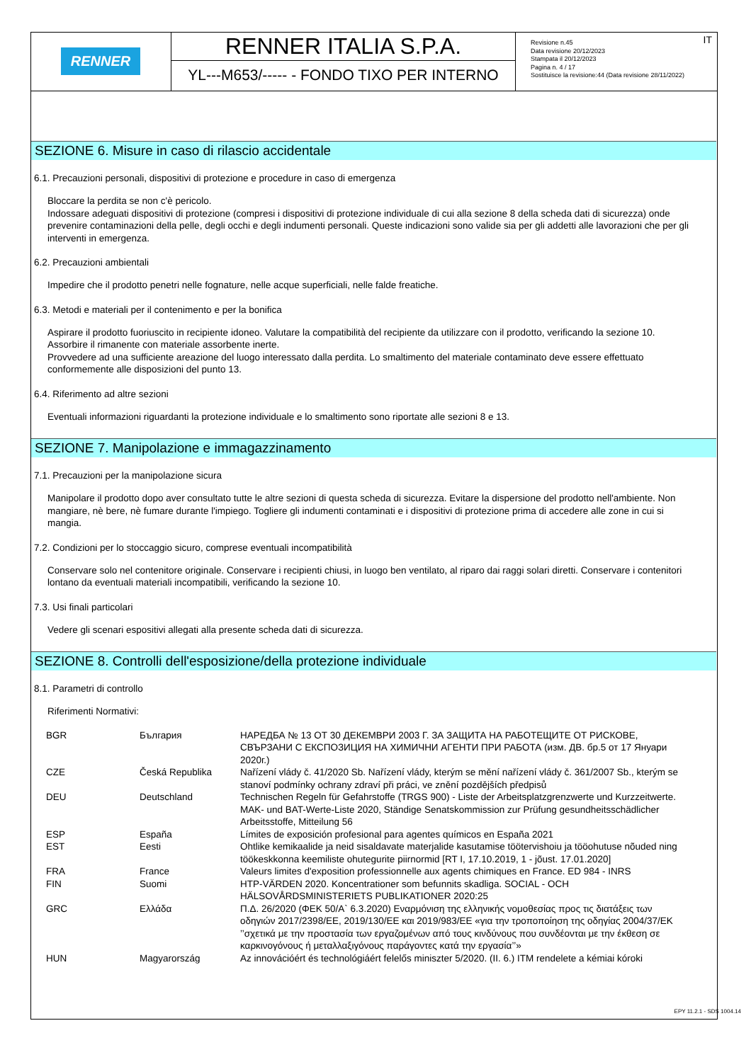RENNER
RENNER ITALIA S.P.A.
YL---M653/----- - FONDO TIXO PER INTERNO
Revisione n.45
Data revisione 20/12/2023
Stampata il 20/12/2023
Pagina n. 4 / 17
Sostituisce la revisione:44 (Data revisione 28/11/2022)
IT
SEZIONE 6. Misure in caso di rilascio accidentale
6.1. Precauzioni personali, dispositivi di protezione e procedure in caso di emergenza
Bloccare la perdita se non c'è pericolo.
Indossare adeguati dispositivi di protezione (compresi i dispositivi di protezione individuale di cui alla sezione 8 della scheda dati di sicurezza) onde prevenire contaminazioni della pelle, degli occhi e degli indumenti personali. Queste indicazioni sono valide sia per gli addetti alle lavorazioni che per gli interventi in emergenza.
6.2. Precauzioni ambientali
Impedire che il prodotto penetri nelle fognature, nelle acque superficiali, nelle falde freatiche.
6.3. Metodi e materiali per il contenimento e per la bonifica
Aspirare il prodotto fuoriuscito in recipiente idoneo. Valutare la compatibilità del recipiente da utilizzare con il prodotto, verificando la sezione 10. Assorbire il rimanente con materiale assorbente inerte.
Provvedere ad una sufficiente areazione del luogo interessato dalla perdita. Lo smaltimento del materiale contaminato deve essere effettuato conformemente alle disposizioni del punto 13.
6.4. Riferimento ad altre sezioni
Eventuali informazioni riguardanti la protezione individuale e lo smaltimento sono riportate alle sezioni 8 e 13.
SEZIONE 7. Manipolazione e immagazzinamento
7.1. Precauzioni per la manipolazione sicura
Manipolare il prodotto dopo aver consultato tutte le altre sezioni di questa scheda di sicurezza. Evitare la dispersione del prodotto nell'ambiente. Non mangiare, nè bere, nè fumare durante l'impiego. Togliere gli indumenti contaminati e i dispositivi di protezione prima di accedere alle zone in cui si mangia.
7.2. Condizioni per lo stoccaggio sicuro, comprese eventuali incompatibilità
Conservare solo nel contenitore originale. Conservare i recipienti chiusi, in luogo ben ventilato, al riparo dai raggi solari diretti. Conservare i contenitori lontano da eventuali materiali incompatibili, verificando la sezione 10.
7.3. Usi finali particolari
Vedere gli scenari espositivi allegati alla presente scheda dati di sicurezza.
SEZIONE 8. Controlli dell'esposizione/della protezione individuale
8.1. Parametri di controllo
Riferimenti Normativi:
| BGR | България | НАРЕДБА № 13 ОТ 30 ДЕКЕМВРИ 2003 Г. ЗА ЗАЩИТА НА РАБОТЕЩИТЕ ОТ РИСКОВЕ, СВЪРЗАНИ С ЕКСПОЗИЦИЯ НА ХИМИЧНИ АГЕНТИ ПРИ РАБОТА (изм. ДВ. бр.5 от 17 Януари 2020г.) |
| CZE | Česká Republika | Nařízení vlády č. 41/2020 Sb. Nařízení vlády, kterým se mění nařízení vlády č. 361/2007 Sb., kterým se stanoví podmínky ochrany zdraví při práci, ve znění pozdějších předpisů |
| DEU | Deutschland | Technischen Regeln für Gefahrstoffe (TRGS 900) - Liste der Arbeitsplatzgrenzwerte und Kurzzeitwerte. MAK- und BAT-Werte-Liste 2020, Ständige Senatskommission zur Prüfung gesundheitsschädlicher Arbeitsstoffe, Mitteilung 56 |
| ESP | España | Límites de exposición profesional para agentes químicos en España 2021 |
| EST | Eesti | Ohtlike kemikaalide ja neid sisaldavate materjalide kasutamise töötervishoiu ja tööohutuse nõuded ning töökeskkonna keemiliste ohutegurite piirnormid [RT I, 17.10.2019, 1 - jõust. 17.01.2020] |
| FRA | France | Valeurs limites d'exposition professionnelle aux agents chimiques en France. ED 984 - INRS |
| FIN | Suomi | HTP-VÄRDEN 2020. Koncentrationer som befunnits skadliga. SOCIAL - OCH HÄLSOVÅRDSMINISTERIETS PUBLIKATIONER 2020:25 |
| GRC | Ελλάδα | Π.Δ. 26/2020 (ΦΕΚ 50/Α` 6.3.2020) Εναρμόνιση της ελληνικής νομοθεσίας προς τις διατάξεις των οδηγιών 2017/2398/ΕΕ, 2019/130/ΕΕ και 2019/983/ΕΕ «για την τροποποίηση της οδηγίας 2004/37/ΕΚ ’’σχετικά με την προστασία των εργαζομένων από τους κινδύνους που συνδέονται με την έκθεση σε καρκινογόνους ή μεταλλαξιγόνους παράγοντες κατά την εργασία’’» |
| HUN | Magyarország | Az innovációért és technológiáért felelős miniszter 5/2020. (II. 6.) ITM rendelete a kémiai kóroki |
EPY 11.2.1 - SDS 1004.14